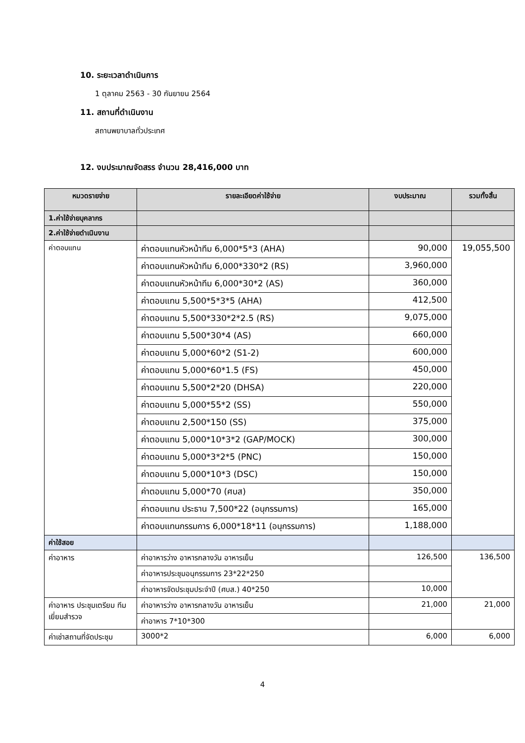10. ระยะเวลาดำเนินการ
1 ตุลาคม 2563 - 30 กันยายน 2564
11. สถานที่ดำเนินงาน
สถานพยาบาลทั่วประเทศ
12. งบประมาณจัดสรร จำนวน 28,416,000 บาท
| หมวดรายจ่าย | รายละเอียดค่าใช้จ่าย | งบประมาณ | รวมทั้งสิ้น |
| --- | --- | --- | --- |
| 1.ค่าใช้จ่ายบุคลากร | | | |
| 2.ค่าใช้จ่ายดำเนินงาน | | | |
| ค่าตอบแทน | ค่าตอบแทนหัวหน้าทีม 6,000*5*3 (AHA) | 90,000 | 19,055,500 |
| | ค่าตอบแทนหัวหน้าทีม 6,000*330*2 (RS) | 3,960,000 | |
| | ค่าตอบแทนหัวหน้าทีม 6,000*30*2 (AS) | 360,000 | |
| | ค่าตอบแทน 5,500*5*3*5 (AHA) | 412,500 | |
| | ค่าตอบแทน 5,500*330*2*2.5 (RS) | 9,075,000 | |
| | ค่าตอบแทน 5,500*30*4 (AS) | 660,000 | |
| | ค่าตอบแทน 5,000*60*2 (S1-2) | 600,000 | |
| | ค่าตอบแทน 5,000*60*1.5 (FS) | 450,000 | |
| | ค่าตอบแทน 5,500*2*20 (DHSA) | 220,000 | |
| | ค่าตอบแทน 5,000*55*2 (SS) | 550,000 | |
| | ค่าตอบแทน 2,500*150 (SS) | 375,000 | |
| | ค่าตอบแทน 5,000*10*3*2 (GAP/MOCK) | 300,000 | |
| | ค่าตอบแทน 5,000*3*2*5 (PNC) | 150,000 | |
| | ค่าตอบแทน 5,000*10*3 (DSC) | 150,000 | |
| | ค่าตอบแทน 5,000*70 (ศบส) | 350,000 | |
| | ค่าตอบแทน ประธาน 7,500*22 (อนุกรรมการ) | 165,000 | |
| | ค่าตอบแทนกรรมการ 6,000*18*11 (อนุกรรมการ) | 1,188,000 | |
| ค่าใช้สอย | | | |
| ค่าอาหาร | ค่าอาหารว่าง อาหารกลางวัน อาหารเย็น | 126,500 | 136,500 |
| | ค่าอาหารประชุมอนุกรรมการ 23*22*250 | | |
| | ค่าอาหารจัดประชุมประจำปี (ศบส.) 40*250 | 10,000 | |
| ค่าอาหาร ประชุมเตรียม ทีมเยี่ยมสำรวจ | ค่าอาหารว่าง อาหารกลางวัน อาหารเย็น | 21,000 | 21,000 |
| | ค่าอาหาร 7*10*300 | | |
| ค่าเช่าสถานที่จัดประชุม | 3000*2 | 6,000 | 6,000 |
4